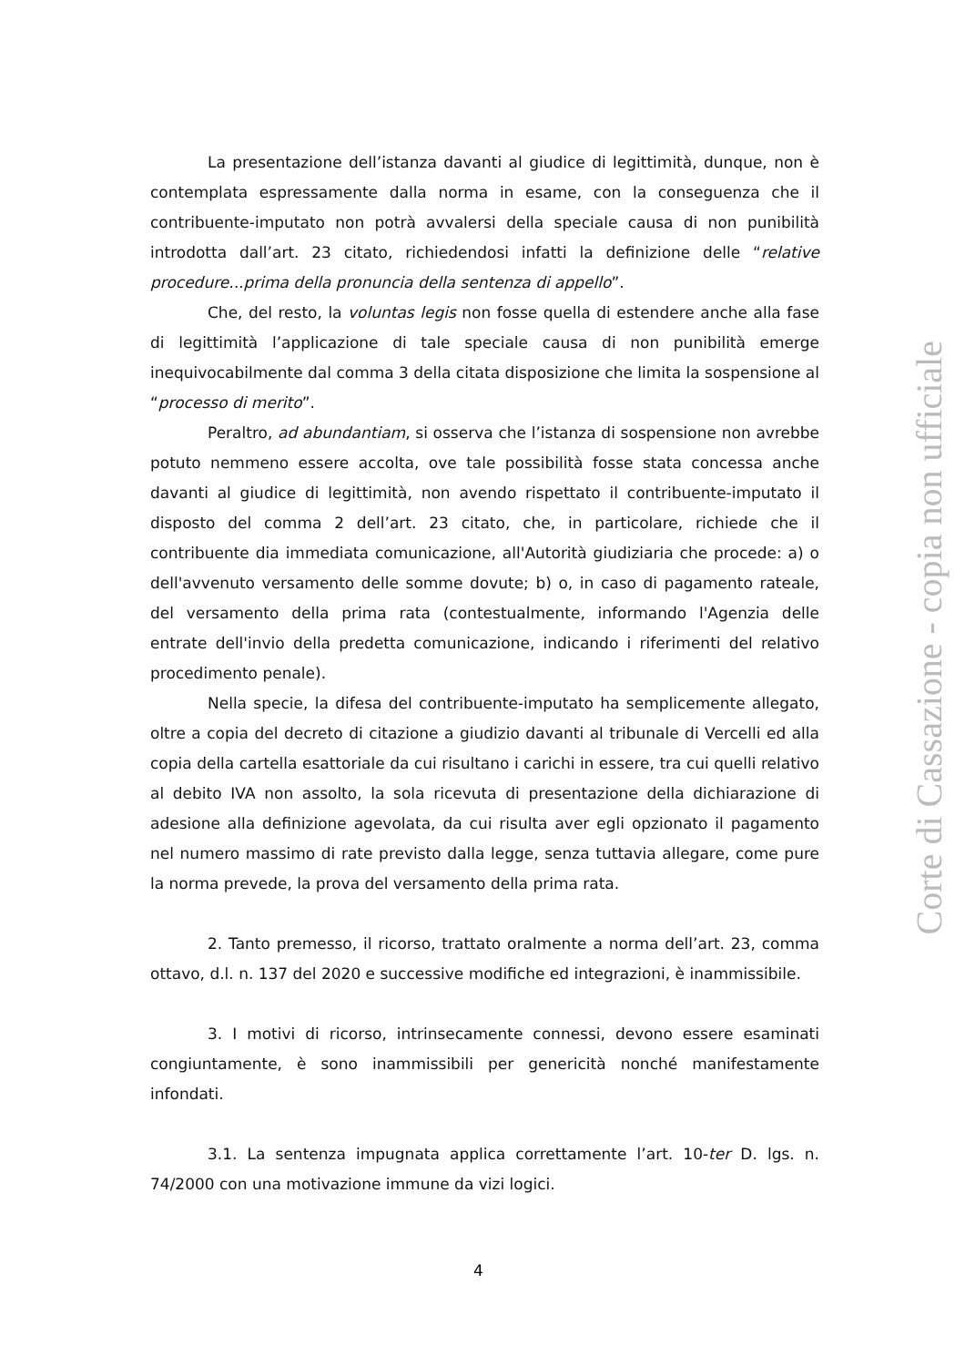La presentazione dell’istanza davanti al giudice di legittimità, dunque, non è contemplata espressamente dalla norma in esame, con la conseguenza che il contribuente-imputato non potrà avvalersi della speciale causa di non punibilità introdotta dall’art. 23 citato, richiedendosi infatti la definizione delle “relative procedure...prima della pronuncia della sentenza di appello”.
Che, del resto, la voluntas legis non fosse quella di estendere anche alla fase di legittimità l’applicazione di tale speciale causa di non punibilità emerge inequivocabilmente dal comma 3 della citata disposizione che limita la sospensione al “processo di merito”.
Peraltro, ad abundantiam, si osserva che l’istanza di sospensione non avrebbe potuto nemmeno essere accolta, ove tale possibilità fosse stata concessa anche davanti al giudice di legittimità, non avendo rispettato il contribuente-imputato il disposto del comma 2 dell’art. 23 citato, che, in particolare, richiede che il contribuente dia immediata comunicazione, all'Autorità giudiziaria che procede: a) o dell'avvenuto versamento delle somme dovute; b) o, in caso di pagamento rateale, del versamento della prima rata (contestualmente, informando l'Agenzia delle entrate dell'invio della predetta comunicazione, indicando i riferimenti del relativo procedimento penale).
Nella specie, la difesa del contribuente-imputato ha semplicemente allegato, oltre a copia del decreto di citazione a giudizio davanti al tribunale di Vercelli ed alla copia della cartella esattoriale da cui risultano i carichi in essere, tra cui quelli relativo al debito IVA non assolto, la sola ricevuta di presentazione della dichiarazione di adesione alla definizione agevolata, da cui risulta aver egli opzionato il pagamento nel numero massimo di rate previsto dalla legge, senza tuttavia allegare, come pure la norma prevede, la prova del versamento della prima rata.
2. Tanto premesso, il ricorso, trattato oralmente a norma dell’art. 23, comma ottavo, d.l. n. 137 del 2020 e successive modifiche ed integrazioni, è inammissibile.
3. I motivi di ricorso, intrinsecamente connessi, devono essere esaminati congiuntamente, è sono inammissibili per genericità nonché manifestamente infondati.
3.1. La sentenza impugnata applica correttamente l’art. 10-ter D. lgs. n. 74/2000 con una motivazione immune da vizi logici.
Corte di Cassazione - copia non ufficiale
4